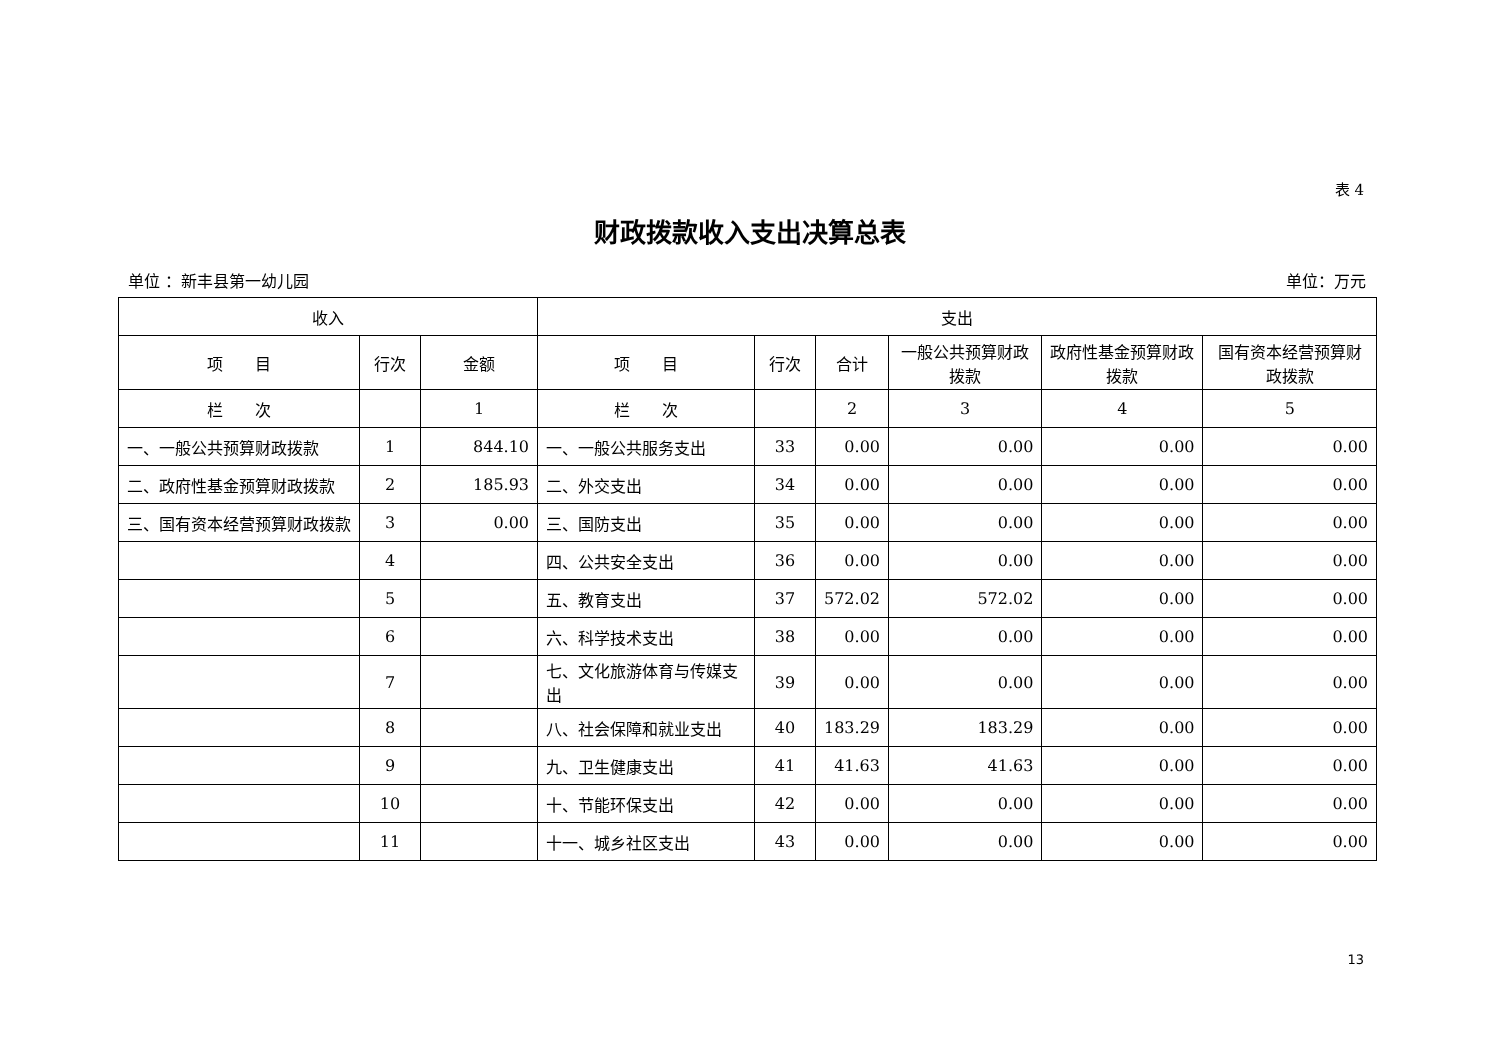表 4
财政拨款收入支出决算总表
单位 ：新丰县第一幼儿园 单位：万元
| 收入 | | | 支出 | | | | | |
| --- | --- | --- | --- | --- | --- | --- | --- | --- |
| 项 目 | 行次 | 金额 | 项 目 | 行次 | 合计 | 一般公共预算财政拨款 | 政府性基金预算财政拨款 | 国有资本经营预算财政拨款 |
| 栏 次 | | 1 | 栏 次 | | 2 | 3 | 4 | 5 |
| 一、一般公共预算财政拨款 | 1 | 844.10 | 一、一般公共服务支出 | 33 | 0.00 | 0.00 | 0.00 | 0.00 |
| 二、政府性基金预算财政拨款 | 2 | 185.93 | 二、外交支出 | 34 | 0.00 | 0.00 | 0.00 | 0.00 |
| 三、国有资本经营预算财政拨款 | 3 | 0.00 | 三、国防支出 | 35 | 0.00 | 0.00 | 0.00 | 0.00 |
| | 4 | | 四、公共安全支出 | 36 | 0.00 | 0.00 | 0.00 | 0.00 |
| | 5 | | 五、教育支出 | 37 | 572.02 | 572.02 | 0.00 | 0.00 |
| | 6 | | 六、科学技术支出 | 38 | 0.00 | 0.00 | 0.00 | 0.00 |
| | 7 | | 七、文化旅游体育与传媒支出 | 39 | 0.00 | 0.00 | 0.00 | 0.00 |
| | 8 | | 八、社会保障和就业支出 | 40 | 183.29 | 183.29 | 0.00 | 0.00 |
| | 9 | | 九、卫生健康支出 | 41 | 41.63 | 41.63 | 0.00 | 0.00 |
| | 10 | | 十、节能环保支出 | 42 | 0.00 | 0.00 | 0.00 | 0.00 |
| | 11 | | 十一、城乡社区支出 | 43 | 0.00 | 0.00 | 0.00 | 0.00 |
13